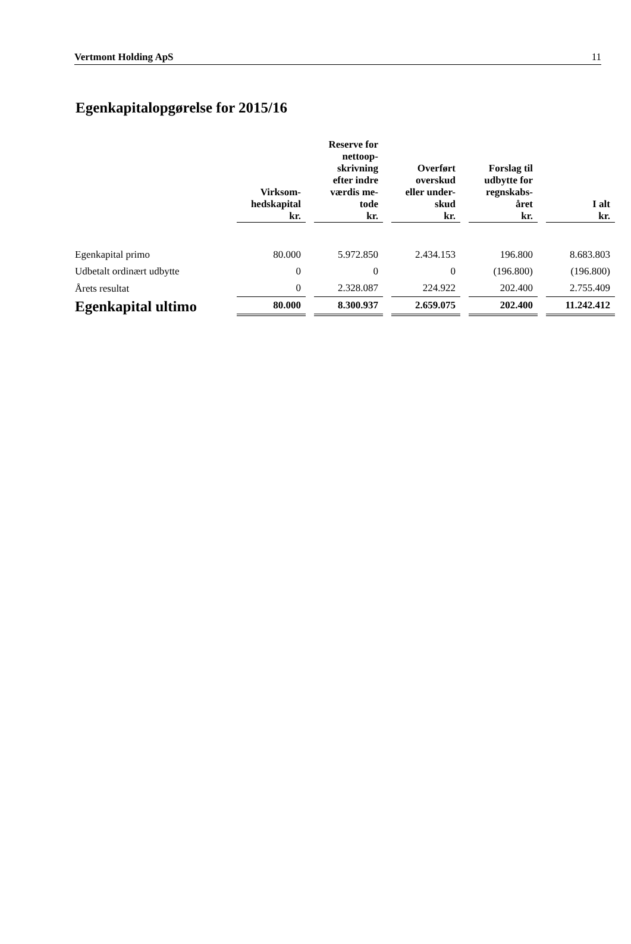Vertmont Holding ApS 11
Egenkapitalopgørelse for 2015/16
| | Virksom- hedskapital kr. | Reserve for nettoop- skrivning efter indre værdis me- tode kr. | Overført overskud eller under- skud kr. | Forslag til udbytte for regnskabs- året kr. | I alt kr. |
| --- | --- | --- | --- | --- | --- |
| Egenkapital primo | 80.000 | 5.972.850 | 2.434.153 | 196.800 | 8.683.803 |
| Udbetalt ordinært udbytte | 0 | 0 | 0 | (196.800) | (196.800) |
| Årets resultat | 0 | 2.328.087 | 224.922 | 202.400 | 2.755.409 |
| Egenkapital ultimo | 80.000 | 8.300.937 | 2.659.075 | 202.400 | 11.242.412 |